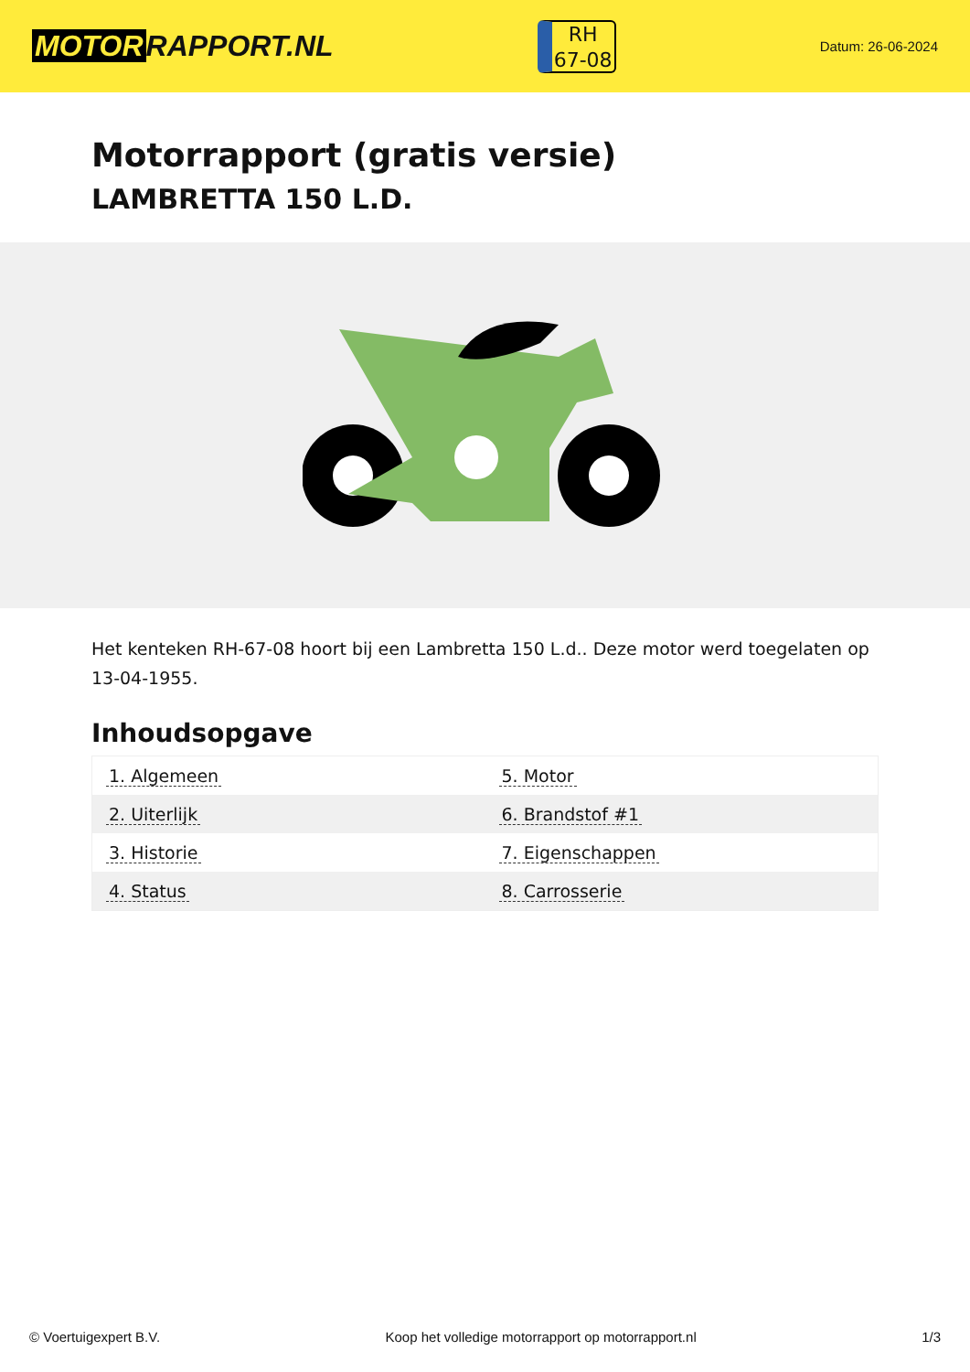MOTOR RAPPORT.NL
RH
67-08
Datum: 26-06-2024
Motorrapport (gratis versie)
LAMBRETTA 150 L.D.
Het kenteken RH-67-08 hoort bij een Lambretta 150 L.d.. Deze motor werd toegelaten op 13-04-1955.
Inhoudsopgave
| 1. Algemeen | 5. Motor |
| 2. Uiterlijk | 6. Brandstof #1 |
| 3. Historie | 7. Eigenschappen |
| 4. Status | 8. Carrosserie |
© Voertuigexpert B.V. Koop het volledige motorrapport op motorrapport.nl
1/3